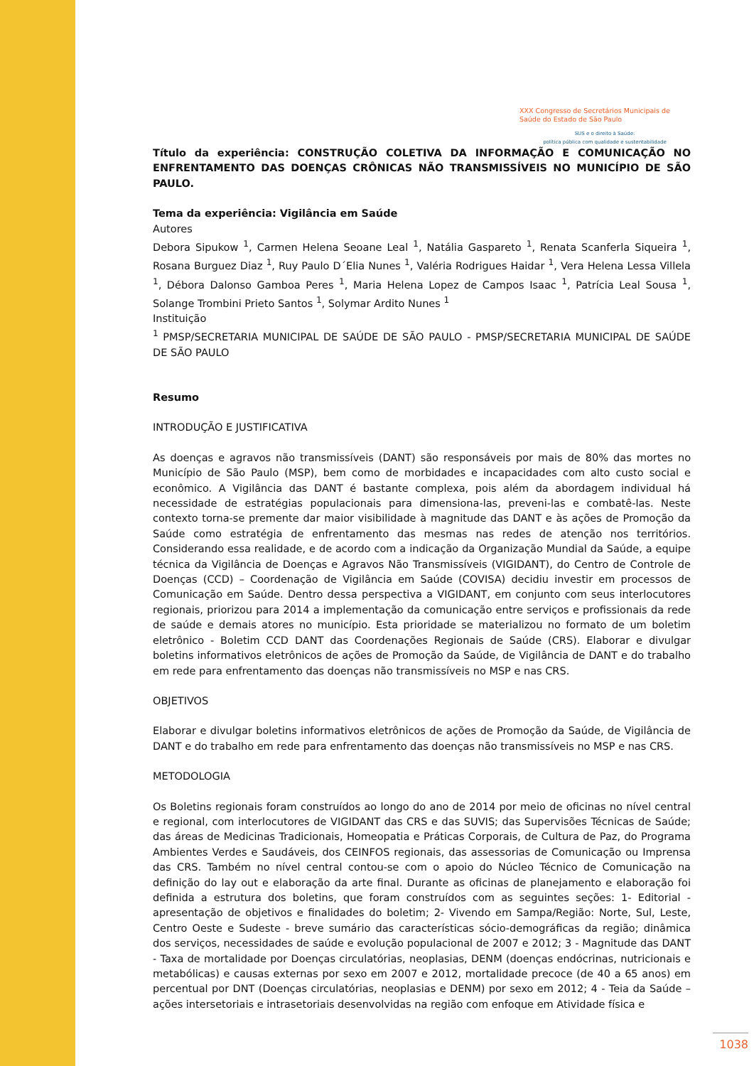XXX Congresso de Secretários Municipais de Saúde do Estado de São Paulo
SUS e o direito à Saúde:
política pública com qualidade e sustentabilidade
Título da experiência: CONSTRUÇÃO COLETIVA DA INFORMAÇÃO E COMUNICAÇÃO NO ENFRENTAMENTO DAS DOENÇAS CRÔNICAS NÃO TRANSMISSÍVEIS NO MUNICÍPIO DE SÃO PAULO.
Tema da experiência: Vigilância em Saúde
Autores
Debora Sipukow <sup>1</sup>, Carmen Helena Seoane Leal <sup>1</sup>, Natália Gaspareto <sup>1</sup>, Renata Scanferla Siqueira <sup>1</sup>, Rosana Burguez Diaz <sup>1</sup>, Ruy Paulo D´Elia Nunes <sup>1</sup>, Valéria Rodrigues Haidar <sup>1</sup>, Vera Helena Lessa Villela <sup>1</sup>, Débora Dalonso Gamboa Peres <sup>1</sup>, Maria Helena Lopez de Campos Isaac <sup>1</sup>, Patrícia Leal Sousa <sup>1</sup>, Solange Trombini Prieto Santos <sup>1</sup>, Solymar Ardito Nunes <sup>1</sup>
Instituição
<sup>1</sup> PMSP/SECRETARIA MUNICIPAL DE SAÚDE DE SÃO PAULO - PMSP/SECRETARIA MUNICIPAL DE SAÚDE DE SÃO PAULO
Resumo
INTRODUÇÃO E JUSTIFICATIVA
As doenças e agravos não transmissíveis (DANT) são responsáveis por mais de 80% das mortes no Município de São Paulo (MSP), bem como de morbidades e incapacidades com alto custo social e econômico. A Vigilância das DANT é bastante complexa, pois além da abordagem individual há necessidade de estratégias populacionais para dimensiona-las, preveni-las e combatê-las. Neste contexto torna-se premente dar maior visibilidade à magnitude das DANT e às ações de Promoção da Saúde como estratégia de enfrentamento das mesmas nas redes de atenção nos territórios. Considerando essa realidade, e de acordo com a indicação da Organização Mundial da Saúde, a equipe técnica da Vigilância de Doenças e Agravos Não Transmissíveis (VIGIDANT), do Centro de Controle de Doenças (CCD) – Coordenação de Vigilância em Saúde (COVISA) decidiu investir em processos de Comunicação em Saúde. Dentro dessa perspectiva a VIGIDANT, em conjunto com seus interlocutores regionais, priorizou para 2014 a implementação da comunicação entre serviços e profissionais da rede de saúde e demais atores no município. Esta prioridade se materializou no formato de um boletim eletrônico - Boletim CCD DANT das Coordenações Regionais de Saúde (CRS). Elaborar e divulgar boletins informativos eletrônicos de ações de Promoção da Saúde, de Vigilância de DANT e do trabalho em rede para enfrentamento das doenças não transmissíveis no MSP e nas CRS.
OBJETIVOS
Elaborar e divulgar boletins informativos eletrônicos de ações de Promoção da Saúde, de Vigilância de DANT e do trabalho em rede para enfrentamento das doenças não transmissíveis no MSP e nas CRS.
METODOLOGIA
Os Boletins regionais foram construídos ao longo do ano de 2014 por meio de oficinas no nível central e regional, com interlocutores de VIGIDANT das CRS e das SUVIS; das Supervisões Técnicas de Saúde; das áreas de Medicinas Tradicionais, Homeopatia e Práticas Corporais, de Cultura de Paz, do Programa Ambientes Verdes e Saudáveis, dos CEINFOS regionais, das assessorias de Comunicação ou Imprensa das CRS. Também no nível central contou-se com o apoio do Núcleo Técnico de Comunicação na definição do lay out e elaboração da arte final. Durante as oficinas de planejamento e elaboração foi definida a estrutura dos boletins, que foram construídos com as seguintes seções: 1- Editorial - apresentação de objetivos e finalidades do boletim; 2- Vivendo em Sampa/Região: Norte, Sul, Leste, Centro Oeste e Sudeste - breve sumário das características sócio-demográficas da região; dinâmica dos serviços, necessidades de saúde e evolução populacional de 2007 e 2012; 3 - Magnitude das DANT - Taxa de mortalidade por Doenças circulatórias, neoplasias, DENM (doenças endócrinas, nutricionais e metabólicas) e causas externas por sexo em 2007 e 2012, mortalidade precoce (de 40 a 65 anos) em percentual por DNT (Doenças circulatórias, neoplasias e DENM) por sexo em 2012; 4 - Teia da Saúde – ações intersetoriais e intrasetoriais desenvolvidas na região com enfoque em Atividade física e
1038